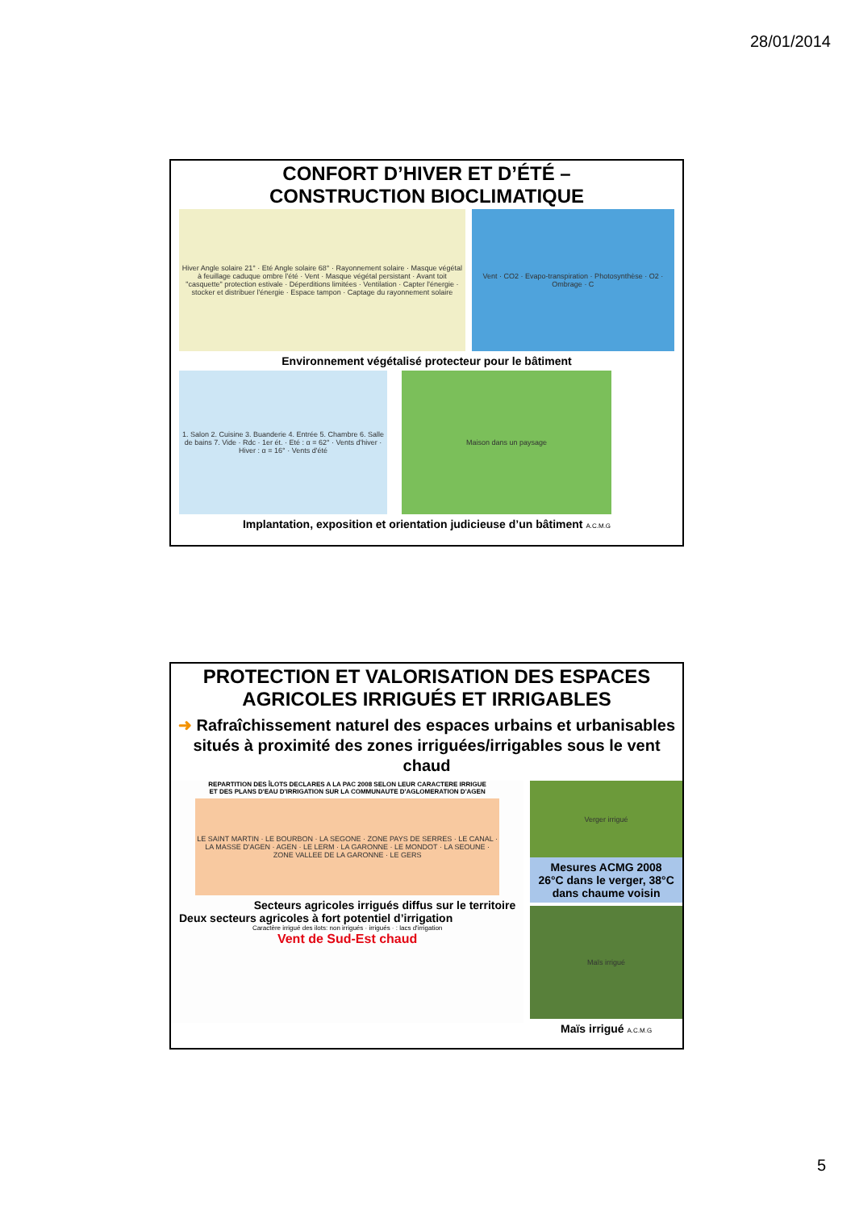28/01/2014
CONFORT D’HIVER ET D’ÉTÉ –
CONSTRUCTION BIOCLIMATIQUE
Hiver Angle solaire 21° · Eté Angle solaire 68° · Rayonnement solaire · Masque végétal à feuillage caduque ombre l'été · Vent · Masque végétal persistant · Avant toit "casquette" protection estivale · Déperditions limitées · Ventilation · Capter l'énergie · stocker et distribuer l'énergie · Espace tampon · Captage du rayonnement solaire
Vent · CO2 · Evapo-transpiration · Photosynthèse · O2 · Ombrage · C
Environnement végétalisé protecteur pour le bâtiment
1. Salon 2. Cuisine 3. Buanderie 4. Entrée 5. Chambre 6. Salle de bains 7. Vide · Rdc · 1er ét. · Eté : α = 62° · Vents d'hiver · Hiver : α = 16° · Vents d'été
Maison dans un paysage
Implantation, exposition et orientation judicieuse d’un bâtiment A.C.M.G
PROTECTION ET VALORISATION DES ESPACES
AGRICOLES IRRIGUÉS ET IRRIGABLES
➜ Rafraîchissement naturel des espaces urbains et urbanisables situés à proximité des zones irriguées/irrigables sous le vent chaud
REPARTITION DES ÎLOTS DECLARES A LA PAC 2008 SELON LEUR CARACTERE IRRIGUE
ET DES PLANS D'EAU D'IRRIGATION SUR LA COMMUNAUTE D'AGLOMERATION D'AGEN
LE SAINT MARTIN · LE BOURBON · LA SEGONE · ZONE PAYS DE SERRES · LE CANAL · LA MASSE D'AGEN · AGEN · LE LERM · LA GARONNE · LE MONDOT · LA SEOUNE · ZONE VALLEE DE LA GARONNE · LE GERS
Secteurs agricoles irrigués diffus sur le territoire
Deux secteurs agricoles à fort potentiel d’irrigation
Caractère irrigué des ilots: non irrigués · irrigués · : lacs d'irrigation
Vent de Sud-Est chaud
Verger irrigué
Mesures ACMG 2008
26°C dans le verger, 38°C dans chaume voisin
Maïs irrigué
Maïs irrigué A.C.M.G
5